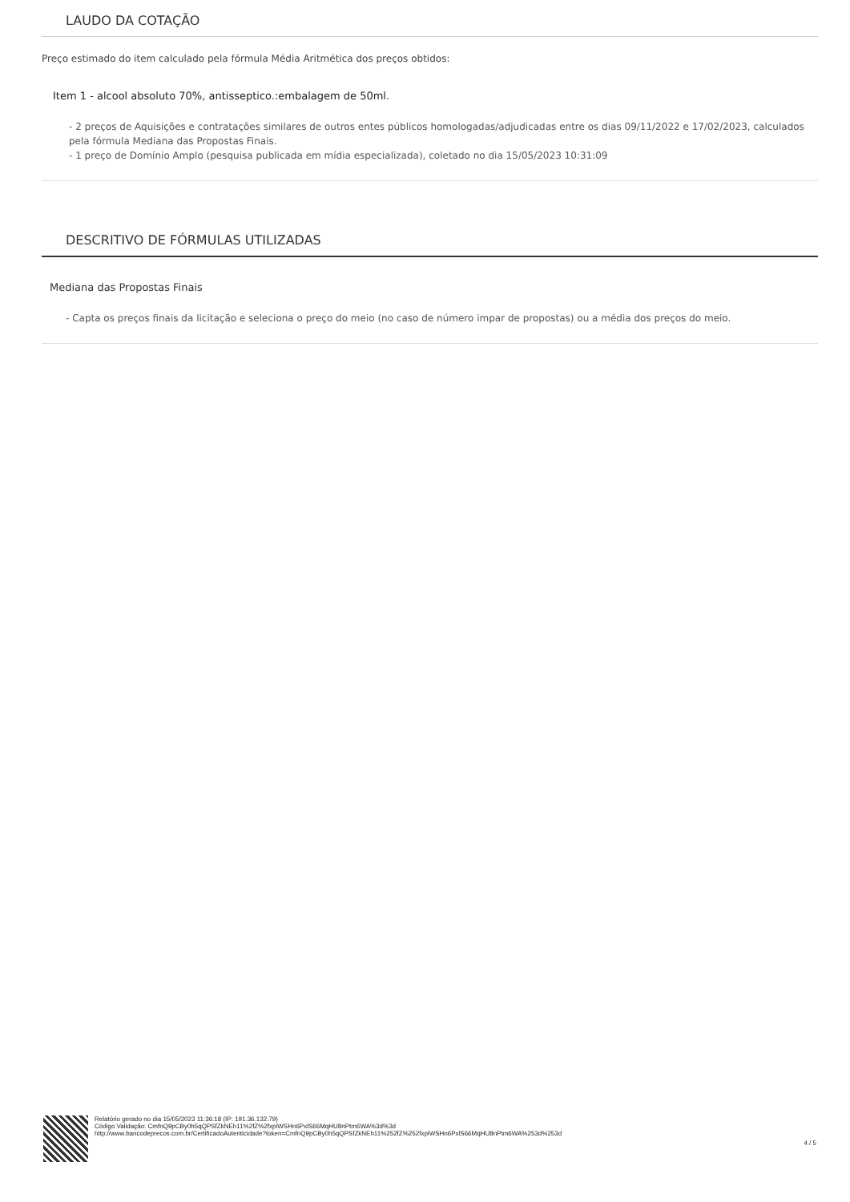LAUDO DA COTAÇÃO
Preço estimado do item calculado pela fórmula Média Aritmética dos preços obtidos:
Item 1 - alcool absoluto 70%, antisseptico.:embalagem de 50ml.
- 2 preços de Aquisições e contratações similares de outros entes públicos homologadas/adjudicadas entre os dias 09/11/2022 e 17/02/2023, calculados pela fórmula Mediana das Propostas Finais.
- 1 preço de Domínio Amplo (pesquisa publicada em mídia especializada), coletado no dia 15/05/2023 10:31:09
DESCRITIVO DE FÓRMULAS UTILIZADAS
Mediana das Propostas Finais
- Capta os preços finais da licitação e seleciona o preço do meio (no caso de número impar de propostas) ou a média dos preços do meio.
Relatório gerado no dia 15/05/2023 11:36:18 (IP: 191.36.132.79)
Código Validação: CmfnQ9pCBy0h5qQPSfZkNEh11%2fZ%2fxpiWSHn6PxlS66MqHU8nPtm6WA%3d%3d
http://www.bancodeprecos.com.br/CertificadoAutenticidade?token=CmfnQ9pCBy0h5qQPSfZkNEh11%252fZ%252fxpiWSHn6PxlS66MqHU8nPtm6WA%253d%253d
4 / 5